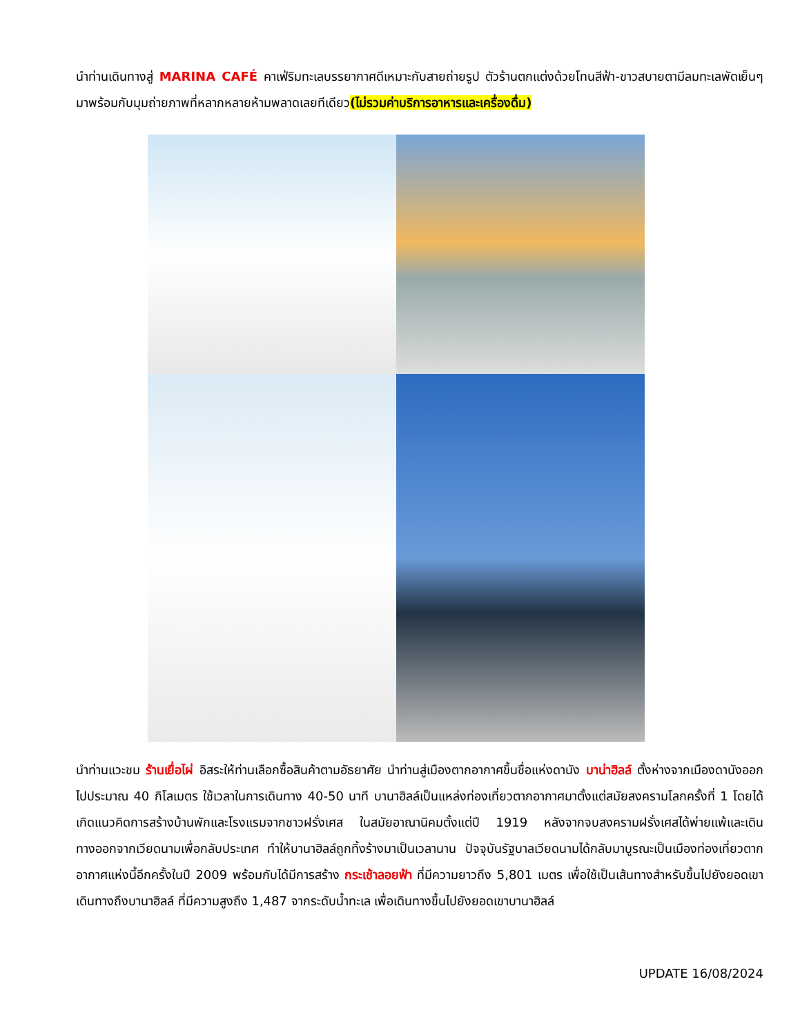นำท่านเดินทางสู่ MARINA CAFÉ คาเฟ่ริมทะเลบรรยากาศดีเหมาะกับสายถ่ายรูป ตัวร้านตกแต่งด้วยโทนสีฟ้า-ขาวสบายตามีลมทะเลพัดเย็นๆมาพร้อมกับมุมถ่ายภาพที่หลากหลายห้ามพลาดเลยทีเดียว(ไม่รวมค่าบริการอาหารและเครื่องดื่ม)
นำท่านแวะชม ร้านเยื่อไผ่ อิสระให้ท่านเลือกซื้อสินค้าตามอัธยาศัย นำท่านสู่เมืองตากอากาศขึ้นชื่อแห่งดานัง บาน่าฮิลล์ ตั้งห่างจากเมืองดานังออกไปประมาณ 40 กิโลเมตร ใช้เวลาในการเดินทาง 40-50 นาที บานาฮิลล์เป็นแหล่งท่องเที่ยวตากอากาศมาตั้งแต่สมัยสงครามโลกครั้งที่ 1 โดยได้เกิดแนวคิดการสร้างบ้านพักและโรงแรมจากชาวฝรั่งเศส ในสมัยอาณานิคมตั้งแต่ปี 1919 หลังจากจบสงครามฝรั่งเศสได้พ่ายแพ้และเดินทางออกจากเวียดนามเพื่อกลับประเทศ ทำให้บานาฮิลล์ถูกทิ้งร้างมาเป็นเวลานาน ปัจจุบันรัฐบาลเวียดนามได้กลับมาบูรณะเป็นเมืองท่องเที่ยวตากอากาศแห่งนี้อีกครั้งในปี 2009 พร้อมกับได้มีการสร้าง กระเช้าลอยฟ้า ที่มีความยาวถึง 5,801 เมตร เพื่อใช้เป็นเส้นทางสำหรับขึ้นไปยังยอดเขาเดินทางถึงบานาฮิลล์ ที่มีความสูงถึง 1,487 จากระดับน้ำทะเล เพื่อเดินทางขึ้นไปยังยอดเขาบานาฮิลล์
UPDATE 16/08/2024